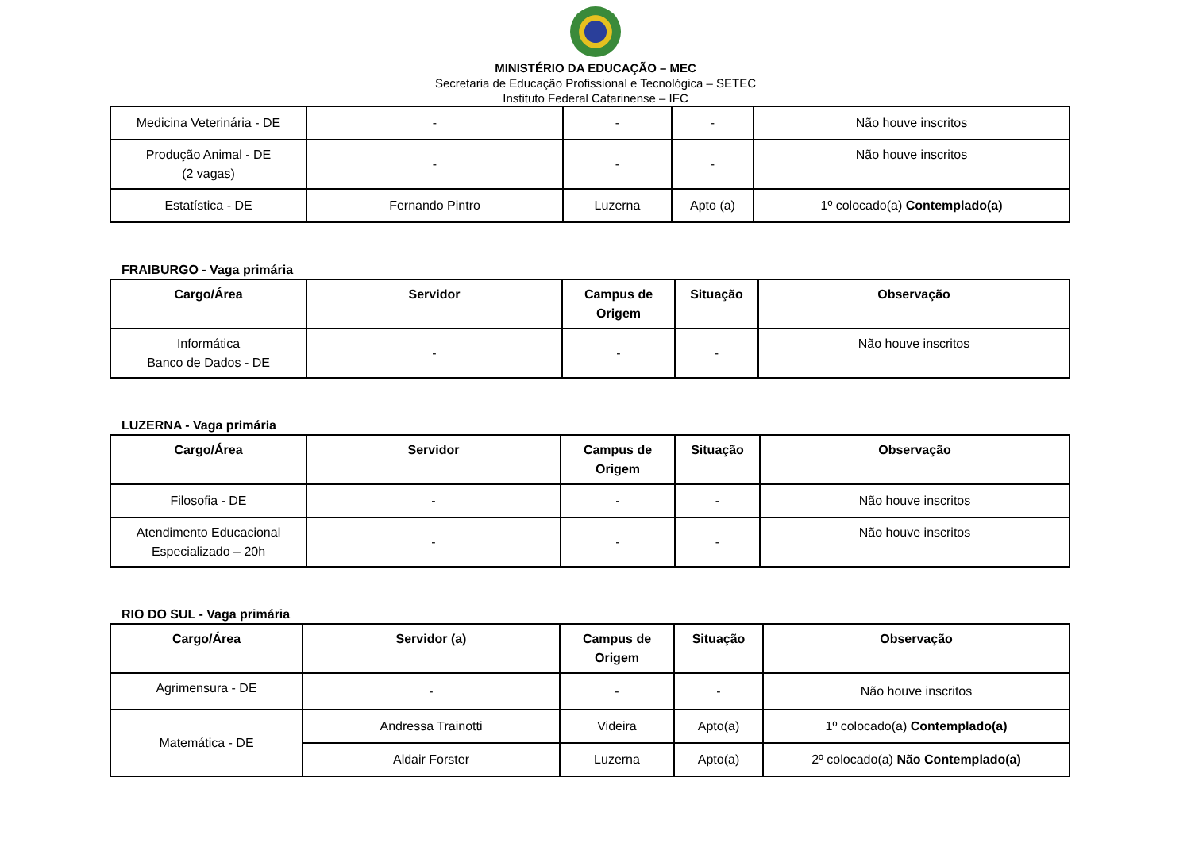MINISTÉRIO DA EDUCAÇÃO – MEC
Secretaria de Educação Profissional e Tecnológica – SETEC
Instituto Federal Catarinense – IFC
| Medicina Veterinária - DE | - | - | - | Não houve inscritos |
| Produção Animal - DE (2 vagas) | - | - | - | Não houve inscritos |
| Estatística - DE | Fernando Pintro | Luzerna | Apto (a) | 1º colocado(a) Contemplado(a) |
FRAIBURGO - Vaga primária
| Cargo/Área | Servidor | Campus de Origem | Situação | Observação |
| --- | --- | --- | --- | --- |
| Informática Banco de Dados - DE | - | - | - | Não houve inscritos |
LUZERNA - Vaga primária
| Cargo/Área | Servidor | Campus de Origem | Situação | Observação |
| --- | --- | --- | --- | --- |
| Filosofia - DE | - | - | - | Não houve inscritos |
| Atendimento Educacional Especializado – 20h | - | - | - | Não houve inscritos |
RIO DO SUL - Vaga primária
| Cargo/Área | Servidor (a) | Campus de Origem | Situação | Observação |
| --- | --- | --- | --- | --- |
| Agrimensura - DE | - | - | - | Não houve inscritos |
| Matemática - DE | Andressa Trainotti | Videira | Apto(a) | 1º colocado(a) Contemplado(a) |
| | Aldair Forster | Luzerna | Apto(a) | 2º colocado(a) Não Contemplado(a) |